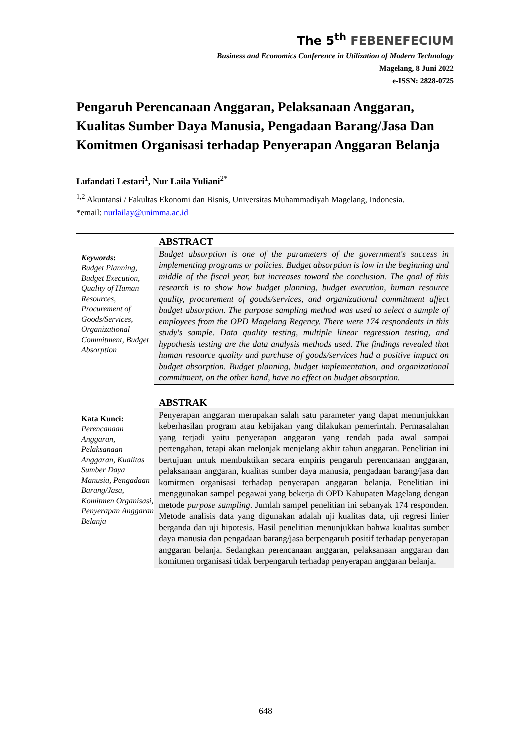The 5<sup>th</sup> FEBENEFECIUM
Business and Economics Conference in Utilization of Modern Technology
Magelang, 8 Juni 2022
e-ISSN: 2828-0725
Pengaruh Perencanaan Anggaran, Pelaksanaan Anggaran, Kualitas Sumber Daya Manusia, Pengadaan Barang/Jasa Dan Komitmen Organisasi terhadap Penyerapan Anggaran Belanja
Lufandati Lestari<sup>1</sup>, Nur Laila Yuliani<sup>2*</sup>
<sup>1,2</sup> Akuntansi / Fakultas Ekonomi dan Bisnis, Universitas Muhammadiyah Magelang, Indonesia.
*email: nurlailay@unimma.ac.id
Keywords:
Budget Planning, Budget Execution, Quality of Human Resources, Procurement of Goods/Services, Organizational Commitment, Budget Absorption
ABSTRACT
Budget absorption is one of the parameters of the government's success in implementing programs or policies. Budget absorption is low in the beginning and middle of the fiscal year, but increases toward the conclusion. The goal of this research is to show how budget planning, budget execution, human resource quality, procurement of goods/services, and organizational commitment affect budget absorption. The purpose sampling method was used to select a sample of employees from the OPD Magelang Regency. There were 174 respondents in this study's sample. Data quality testing, multiple linear regression testing, and hypothesis testing are the data analysis methods used. The findings revealed that human resource quality and purchase of goods/services had a positive impact on budget absorption. Budget planning, budget implementation, and organizational commitment, on the other hand, have no effect on budget absorption.
Kata Kunci:
Perencanaan Anggaran, Pelaksanaan Anggaran, Kualitas Sumber Daya Manusia, Pengadaan Barang/Jasa, Komitmen Organisasi, Penyerapan Anggaran Belanja
ABSTRAK
Penyerapan anggaran merupakan salah satu parameter yang dapat menunjukkan keberhasilan program atau kebijakan yang dilakukan pemerintah. Permasalahan yang terjadi yaitu penyerapan anggaran yang rendah pada awal sampai pertengahan, tetapi akan melonjak menjelang akhir tahun anggaran. Penelitian ini bertujuan untuk membuktikan secara empiris pengaruh perencanaan anggaran, pelaksanaan anggaran, kualitas sumber daya manusia, pengadaan barang/jasa dan komitmen organisasi terhadap penyerapan anggaran belanja. Penelitian ini menggunakan sampel pegawai yang bekerja di OPD Kabupaten Magelang dengan metode purpose sampling. Jumlah sampel penelitian ini sebanyak 174 responden. Metode analisis data yang digunakan adalah uji kualitas data, uji regresi linier berganda dan uji hipotesis. Hasil penelitian menunjukkan bahwa kualitas sumber daya manusia dan pengadaan barang/jasa berpengaruh positif terhadap penyerapan anggaran belanja. Sedangkan perencanaan anggaran, pelaksanaan anggaran dan komitmen organisasi tidak berpengaruh terhadap penyerapan anggaran belanja.
648